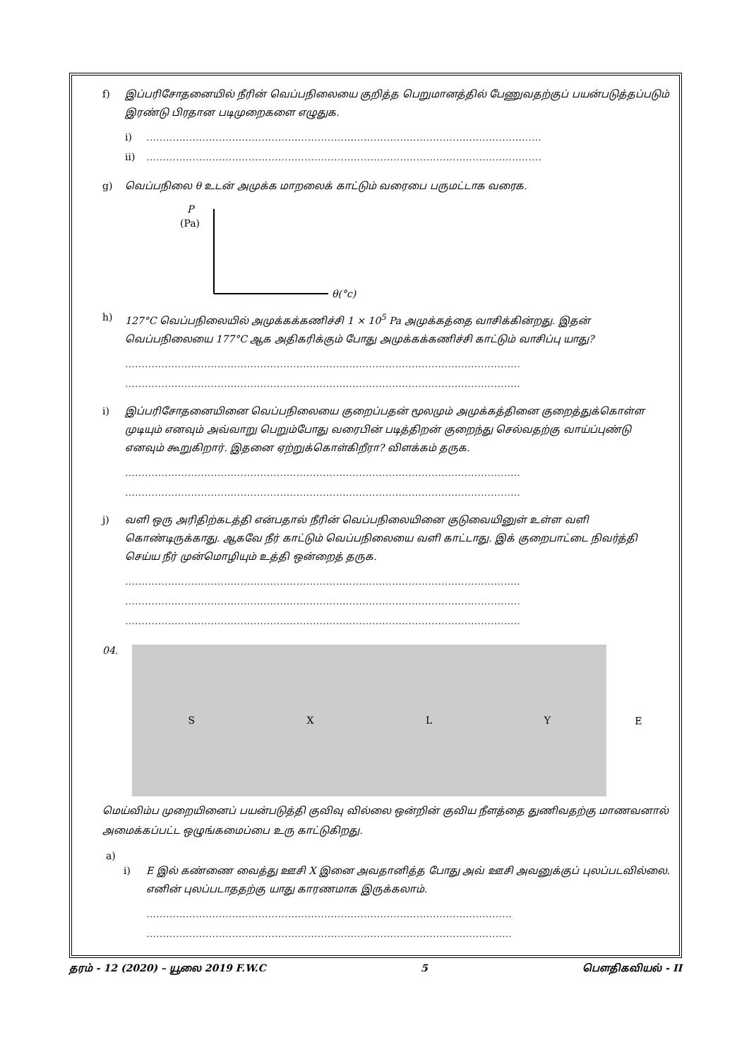f) இப்பரிசோதனையில் நீரின் வெப்பநிலையை குறித்த பெறுமானத்தில் பேணுவதற்குப் பயன்படுத்தப்படும் இரண்டு பிரதான படிமுறைகளை எழுதுக.
i) …………………………………………………………………………………………………………
ii) …………………………………………………………………………………………………………
g) வெப்பநிலை θ உடன் அமுக்க மாறலைக் காட்டும் வரைபை பருமட்டாக வரைக.
P
(Pa)
θ(°c)
h) 127°C வெப்பநிலையில் அமுக்கக்கணிச்சி 1 × 10<sup>5</sup> Pa அமுக்கத்தை வாசிக்கின்றது. இதன் வெப்பநிலையை 177°C ஆக அதிகரிக்கும் போது அமுக்கக்கணிச்சி காட்டும் வாசிப்பு யாது?
…………………………………………………………………………………………………………
…………………………………………………………………………………………………………
i) இப்பரிசோதனையினை வெப்பநிலையை குறைப்பதன் மூலமும் அமுக்கத்தினை குறைத்துக்கொள்ள முடியும் எனவும் அவ்வாறு பெறும்போது வரைபின் படித்திறன் குறைந்து செல்வதற்கு வாய்ப்புண்டு எனவும் கூறுகிறார். இதனை ஏற்றுக்கொள்கிறீரா? விளக்கம் தருக.
…………………………………………………………………………………………………………
…………………………………………………………………………………………………………
j) வளி ஒரு அரிதிற்கடத்தி என்பதால் நீரின் வெப்பநிலையினை குடுவையினுள் உள்ள வளி கொண்டிருக்காது. ஆகவே நீர் காட்டும் வெப்பநிலையை வளி காட்டாது. இக் குறைபாட்டை நிவர்த்தி செய்ய நீர் முன்மொழியும் உத்தி ஒன்றைத் தருக.
…………………………………………………………………………………………………………
…………………………………………………………………………………………………………
…………………………………………………………………………………………………………
04.
SXLY
E
மெய்விம்ப முறையினைப் பயன்படுத்தி குவிவு வில்லை ஒன்றின் குவிய நீளத்தை துணிவதற்கு மாணவனால் அமைக்கப்பட்ட ஒழுங்கமைப்பை உரு காட்டுகிறது.
a)
i) E இல் கண்ணை வைத்து ஊசி X இனை அவதானித்த போது அவ் ஊசி அவனுக்குப் புலப்படவில்லை. எனின் புலப்படாததற்கு யாது காரணமாக இருக்கலாம்.
…………………………………………………………………………………………………
…………………………………………………………………………………………………
தரம் - 12 (2020) – யூலை 2019 F.W.C 5 பௌதிகவியல் - II